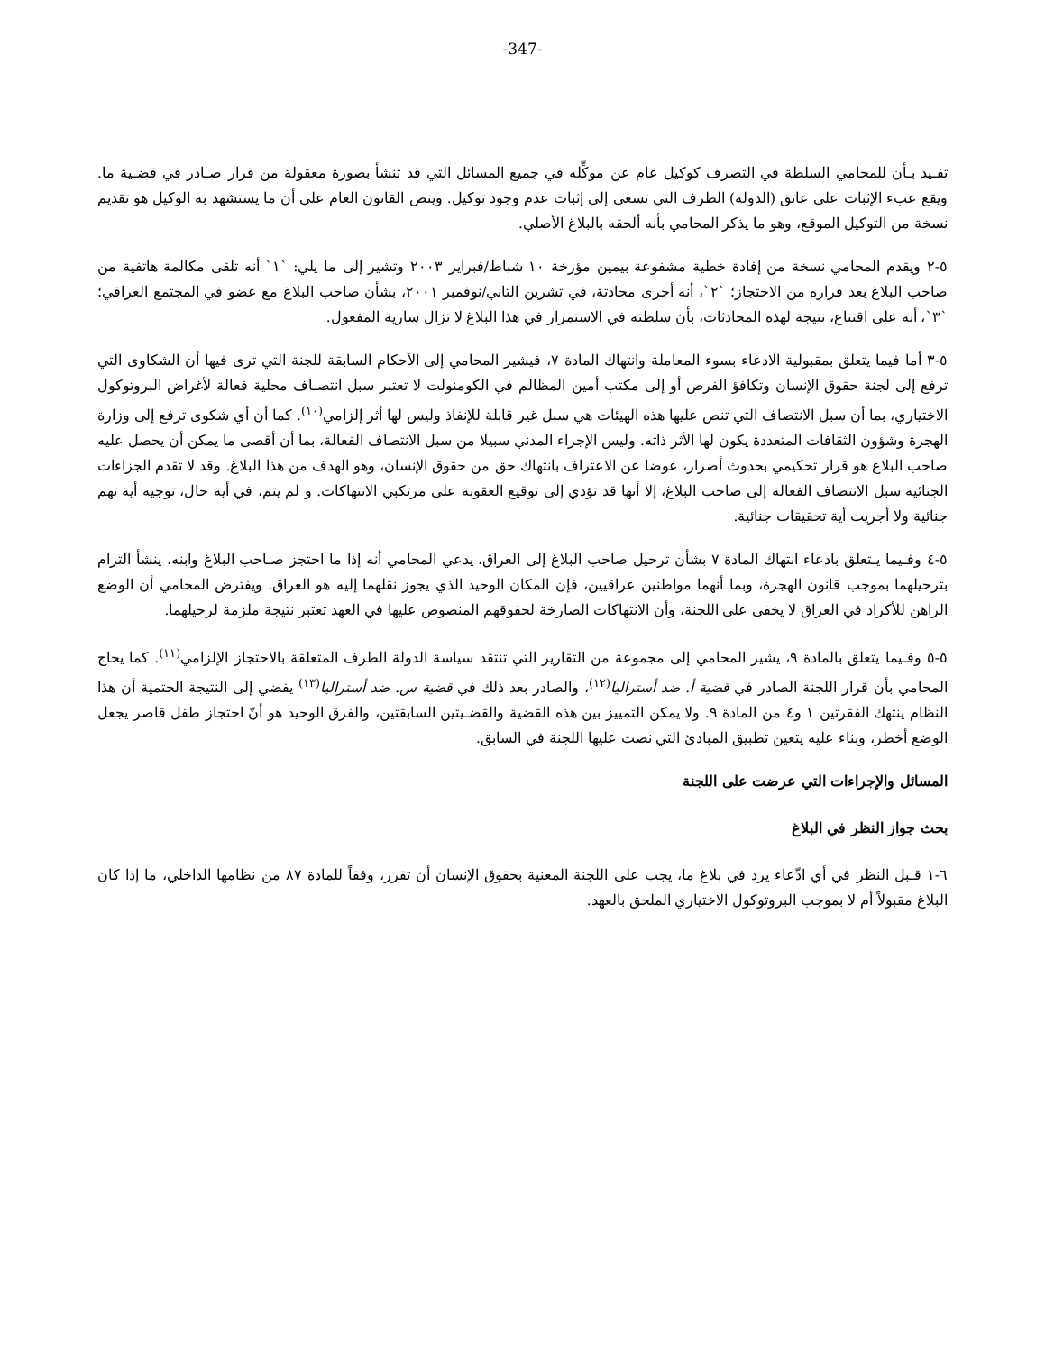-347-
تفـيد بـأن للمحامي السلطة في التصرف كوكيل عام عن موكِّله في جميع المسائل التي قد تنشأ بصورة معقولة من قرار صـادر في قضـية ما. ويقع عبء الإثبات على عاتق (الدولة) الطرف التي تسعى إلى إثبات عدم وجود توكيل. وينص القانون العام على أن ما يستشهد به الوكيل هو تقديم نسخة من التوكيل الموقع، وهو ما يذكر المحامي بأنه ألحقه بالبلاغ الأصلي.
٥-٢ ويقدم المحامي نسخة من إفادة خطية مشفوعة بيمين مؤرخة ١٠ شباط/فبراير ٢٠٠٣ وتشير إلى ما يلي: `١` أنه تلقى مكالمة هاتفية من صاحب البلاغ بعد فراره من الاحتجاز؛ `٢`، أنه أجرى محادثة، في تشرين الثاني/نوفمبر ٢٠٠١، بشأن صاحب البلاغ مع عضو في المجتمع العراقي؛ `٣`، أنه على اقتناع، نتيجة لهذه المحادثات، بأن سلطته في الاستمرار في هذا البلاغ لا تزال سارية المفعول.
٥-٣ أما فيما يتعلق بمقبولية الادعاء بسوء المعاملة وانتهاك المادة ٧، فيشير المحامي إلى الأحكام السابقة للجنة التي ترى فيها أن الشكاوى التي ترفع إلى لجنة حقوق الإنسان وتكافؤ الفرص أو إلى مكتب أمين المظالم في الكومنولت لا تعتبر سبل انتصـاف محلية فعالة لأغراض البروتوكول الاختياري، بما أن سبل الانتصاف التي تنص عليها هذه الهيئات هي سبل غير قابلة للإنفاذ وليس لها أثر إلزامي<sup>(١٠)</sup>. كما أن أي شكوى ترفع إلى وزارة الهجرة وشؤون الثقافات المتعددة يكون لها الأثر ذاته. وليس الإجراء المدني سبيلا من سبل الانتصاف الفعالة، بما أن أقصى ما يمكن أن يحصل عليه صاحب البلاغ هو قرار تحكيمي بحدوث أضرار، عوضا عن الاعتراف بانتهاك حق من حقوق الإنسان، وهو الهدف من هذا البلاغ. وقد لا تقدم الجزاءات الجنائية سبل الانتصاف الفعالة إلى صاحب البلاغ، إلا أنها قد تؤدي إلى توقيع العقوبة على مرتكبي الانتهاكات. و لم يتم، في أية حال، توجيه أية تهم جنائية ولا أجريت أية تحقيقات جنائية.
٥-٤ وفـيما يـتعلق بادعاء انتهاك المادة ٧ بشأن ترحيل صاحب البلاغ إلى العراق، يدعي المحامي أنه إذا ما احتجز صـاحب البلاغ وابنه، ينشأ التزام بترحيلهما بموجب قانون الهجرة، وبما أنهما مواطنين عراقيين، فإن المكان الوحيد الذي يجوز نقلهما إليه هو العراق. ويفترض المحامي أن الوضع الراهن للأكراد في العراق لا يخفى على اللجنة، وأن الانتهاكات الصارخة لحقوقهم المنصوص عليها في العهد تعتبر نتيجة ملزمة لرحيلهما.
٥-٥ وفـيما يتعلق بالمادة ٩، يشير المحامي إلى مجموعة من التقارير التي تنتقد سياسة الدولة الطرف المتعلقة بالاحتجاز الإلزامي<sup>(١١)</sup>. كما يحاج المحامي بأن قرار اللجنة الصادر في قضية أ. ضد أستراليا<sup>(١٢)</sup>، والصادر بعد ذلك في قضية س. ضد أستراليا<sup>(١٣)</sup> يفضي إلى النتيجة الحتمية أن هذا النظام ينتهك الفقرتين ١ و٤ من المادة ٩. ولا يمكن التمييز بين هذه القضية والقضـيتين السابقتين، والفرق الوحيد هو أنّ احتجاز طفل قاصر يجعل الوضع أخطر، وبناء عليه يتعين تطبيق المبادئ التي نصت عليها اللجنة في السابق.
المسائل والإجراءات التي عرضت على اللجنة
بحث جواز النظر في البلاغ
٦-١ قـبل النظر في أي ادِّعاء يرد في بلاغ ما، يجب على اللجنة المعنية بحقوق الإنسان أن تقرر، وفقاً للمادة ٨٧ من نظامها الداخلي، ما إذا كان البلاغ مقبولاً أم لا بموجب البروتوكول الاختياري الملحق بالعهد.